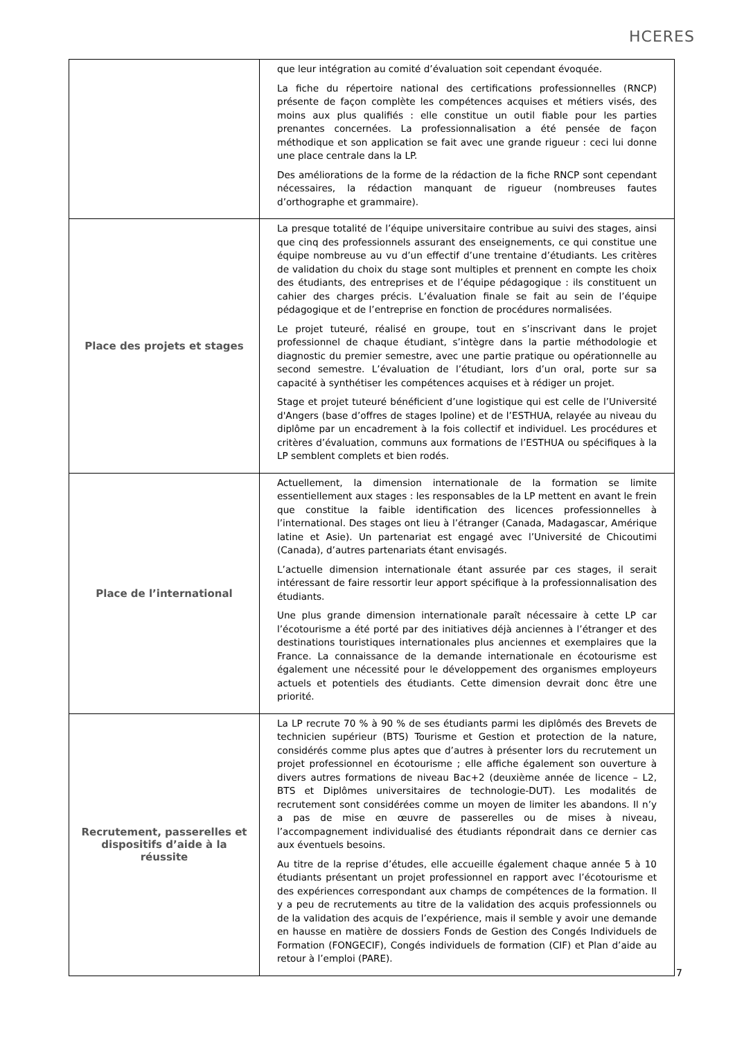HCERES
| | que leur intégration au comité d’évaluation soit cependant évoquée. La fiche du répertoire national des certifications professionnelles (RNCP) présente de façon complète les compétences acquises et métiers visés, des moins aux plus qualifiés : elle constitue un outil fiable pour les parties prenantes concernées. La professionnalisation a été pensée de façon méthodique et son application se fait avec une grande rigueur : ceci lui donne une place centrale dans la LP. Des améliorations de la forme de la rédaction de la fiche RNCP sont cependant nécessaires, la rédaction manquant de rigueur (nombreuses fautes d’orthographe et grammaire). |
| Place des projets et stages | La presque totalité de l’équipe universitaire contribue au suivi des stages, ainsi que cinq des professionnels assurant des enseignements, ce qui constitue une équipe nombreuse au vu d’un effectif d’une trentaine d’étudiants. Les critères de validation du choix du stage sont multiples et prennent en compte les choix des étudiants, des entreprises et de l’équipe pédagogique : ils constituent un cahier des charges précis. L’évaluation finale se fait au sein de l’équipe pédagogique et de l’entreprise en fonction de procédures normalisées. Le projet tuteuré, réalisé en groupe, tout en s’inscrivant dans le projet professionnel de chaque étudiant, s’intègre dans la partie méthodologie et diagnostic du premier semestre, avec une partie pratique ou opérationnelle au second semestre. L’évaluation de l’étudiant, lors d’un oral, porte sur sa capacité à synthétiser les compétences acquises et à rédiger un projet. Stage et projet tuteuré bénéficient d’une logistique qui est celle de l’Université d'Angers (base d’offres de stages Ipoline) et de l’ESTHUA, relayée au niveau du diplôme par un encadrement à la fois collectif et individuel. Les procédures et critères d’évaluation, communs aux formations de l’ESTHUA ou spécifiques à la LP semblent complets et bien rodés. |
| Place de l’international | Actuellement, la dimension internationale de la formation se limite essentiellement aux stages : les responsables de la LP mettent en avant le frein que constitue la faible identification des licences professionnelles à l’international. Des stages ont lieu à l’étranger (Canada, Madagascar, Amérique latine et Asie). Un partenariat est engagé avec l’Université de Chicoutimi (Canada), d’autres partenariats étant envisagés. L’actuelle dimension internationale étant assurée par ces stages, il serait intéressant de faire ressortir leur apport spécifique à la professionnalisation des étudiants. Une plus grande dimension internationale paraît nécessaire à cette LP car l’écotourisme a été porté par des initiatives déjà anciennes à l’étranger et des destinations touristiques internationales plus anciennes et exemplaires que la France. La connaissance de la demande internationale en écotourisme est également une nécessité pour le développement des organismes employeurs actuels et potentiels des étudiants. Cette dimension devrait donc être une priorité. |
| Recrutement, passerelles et dispositifs d’aide à la réussite | La LP recrute 70 % à 90 % de ses étudiants parmi les diplômés des Brevets de technicien supérieur (BTS) Tourisme et Gestion et protection de la nature, considérés comme plus aptes que d’autres à présenter lors du recrutement un projet professionnel en écotourisme ; elle affiche également son ouverture à divers autres formations de niveau Bac+2 (deuxième année de licence – L2, BTS et Diplômes universitaires de technologie-DUT). Les modalités de recrutement sont considérées comme un moyen de limiter les abandons. Il n’y a pas de mise en œuvre de passerelles ou de mises à niveau, l’accompagnement individualisé des étudiants répondrait dans ce dernier cas aux éventuels besoins. Au titre de la reprise d’études, elle accueille également chaque année 5 à 10 étudiants présentant un projet professionnel en rapport avec l’écotourisme et des expériences correspondant aux champs de compétences de la formation. Il y a peu de recrutements au titre de la validation des acquis professionnels ou de la validation des acquis de l’expérience, mais il semble y avoir une demande en hausse en matière de dossiers Fonds de Gestion des Congés Individuels de Formation (FONGECIF), Congés individuels de formation (CIF) et Plan d’aide au retour à l’emploi (PARE). |
7